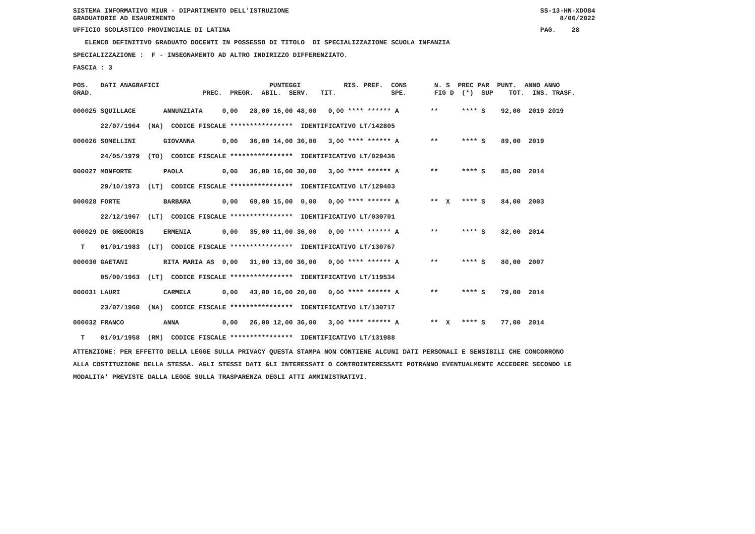SISTEMA INFORMATIVO MIUR - DIPARTIMENTO DELL'ISTRUZIONE SS-13-HN-XDO84 GRADUATORIE AD ESAURIMENTO 8/06/2022
UFFICIO SCOLASTICO PROVINCIALE DI LATINA PAG. 28
ELENCO DEFINITIVO GRADUATO DOCENTI IN POSSESSO DI TITOLO DI SPECIALIZZAZIONE SCUOLA INFANZIA
SPECIALIZZAZIONE : F - INSEGNAMENTO AD ALTRO INDIRIZZO DIFFERENZIATO.
FASCIA : 3
POS. DATI ANAGRAFICI PUNTEGGI RIS. PREF. CONS N. S PREC PAR PUNT. ANNO ANNO GRAD. PREC. PREGR. ABIL. SERV. TIT. SPE. FIG D (*) SUP TOT. INS. TRASF.
000025 SQUILLACE ANNUNZIATA 0,00 28,00 16,00 48,00 0,00 **** ****** A ** **** S 92,00 2019 2019 22/07/1964 (NA) CODICE FISCALE **************** IDENTIFICATIVO LT/142805 000026 SOMELLINI GIOVANNA 0,00 36,00 14,00 36,00 3,00 **** ****** A ** **** S 89,00 2019 24/05/1979 (TO) CODICE FISCALE **************** IDENTIFICATIVO LT/029436 000027 MONFORTE PAOLA 0,00 36,00 16,00 30,00 3,00 **** ****** A ** **** S 85,00 2014 29/10/1973 (LT) CODICE FISCALE **************** IDENTIFICATIVO LT/129403 000028 FORTE BARBARA 0,00 69,00 15,00 0,00 0,00 **** ****** A ** X **** S 84,00 2003 22/12/1967 (LT) CODICE FISCALE **************** IDENTIFICATIVO LT/030701 000029 DE GREGORIS ERMENIA 0,00 35,00 11,00 36,00 0,00 **** ****** A ** **** S 82,00 2014 T 01/01/1983 (LT) CODICE FISCALE **************** IDENTIFICATIVO LT/130767 000030 GAETANI RITA MARIA AS 0,00 31,00 13,00 36,00 0,00 **** ****** A ** **** S 80,00 2007 05/09/1963 (LT) CODICE FISCALE **************** IDENTIFICATIVO LT/119534 000031 LAURI CARMELA 0,00 43,00 16,00 20,00 0,00 **** ****** A ** **** S 79,00 2014 23/07/1960 (NA) CODICE FISCALE **************** IDENTIFICATIVO LT/130717 000032 FRANCO ANNA 0,00 26,00 12,00 36,00 3,00 **** ****** A ** X **** S 77,00 2014 T 01/01/1958 (RM) CODICE FISCALE **************** IDENTIFICATIVO LT/131988
ATTENZIONE: PER EFFETTO DELLA LEGGE SULLA PRIVACY QUESTA STAMPA NON CONTIENE ALCUNI DATI PERSONALI E SENSIBILI CHE CONCORRONO ALLA COSTITUZIONE DELLA STESSA. AGLI STESSI DATI GLI INTERESSATI O CONTROINTERESSATI POTRANNO EVENTUALMENTE ACCEDERE SECONDO LE MODALITA' PREVISTE DALLA LEGGE SULLA TRASPARENZA DEGLI ATTI AMMINISTRATIVI.